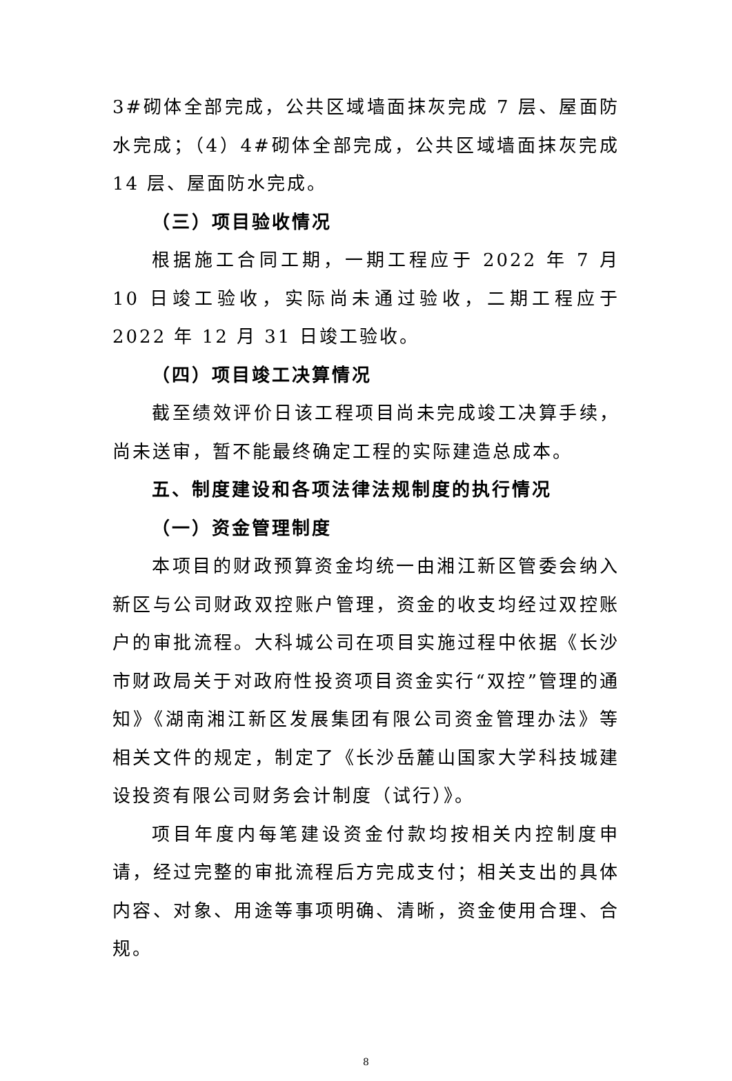3#砌体全部完成，公共区域墙面抹灰完成 7 层、屋面防水完成；（4）4#砌体全部完成，公共区域墙面抹灰完成 14 层、屋面防水完成。
（三）项目验收情况
根据施工合同工期，一期工程应于 2022 年 7 月 10 日竣工验收，实际尚未通过验收，二期工程应于 2022 年 12 月 31 日竣工验收。
（四）项目竣工决算情况
截至绩效评价日该工程项目尚未完成竣工决算手续，尚未送审，暂不能最终确定工程的实际建造总成本。
五、制度建设和各项法律法规制度的执行情况
（一）资金管理制度
本项目的财政预算资金均统一由湘江新区管委会纳入新区与公司财政双控账户管理，资金的收支均经过双控账户的审批流程。大科城公司在项目实施过程中依据《长沙市财政局关于对政府性投资项目资金实行“双控”管理的通知》《湖南湘江新区发展集团有限公司资金管理办法》等相关文件的规定，制定了《长沙岳麓山国家大学科技城建设投资有限公司财务会计制度（试行）》。
项目年度内每笔建设资金付款均按相关内控制度申请，经过完整的审批流程后方完成支付；相关支出的具体内容、对象、用途等事项明确、清晰，资金使用合理、合规。
8